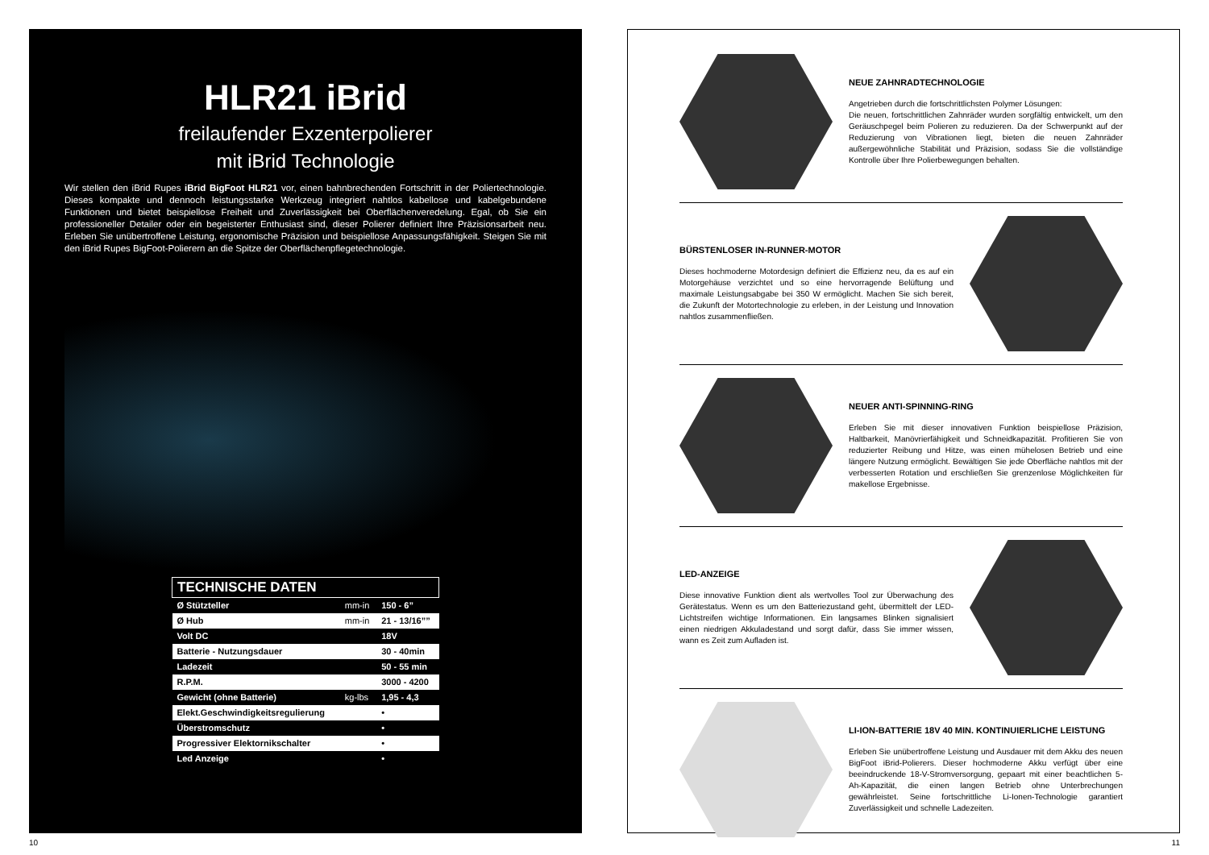HLR21 iBrid
freilaufender Exzenterpolierer
mit iBrid Technologie
Wir stellen den iBrid Rupes iBrid BigFoot HLR21 vor, einen bahnbrechenden Fortschritt in der Poliertechnologie. Dieses kompakte und dennoch leistungsstarke Werkzeug integriert nahtlos kabellose und kabelgebundene Funktionen und bietet beispiellose Freiheit und Zuverlässigkeit bei Oberflächenveredelung. Egal, ob Sie ein professioneller Detailer oder ein begeisterter Enthusiast sind, dieser Polierer definiert Ihre Präzisionsarbeit neu. Erleben Sie unübertroffene Leistung, ergonomische Präzision und beispiellose Anpassungsfähigkeit. Steigen Sie mit den iBrid Rupes BigFoot-Polierern an die Spitze der Oberflächenpflegetechnologie.
| TECHNISCHE DATEN | | |
| --- | --- | --- |
| Ø Stützteller | mm-in | 150 - 6” |
| Ø Hub | mm-in | 21 - 13/16”” |
| Volt DC | | 18V |
| Batterie - Nutzungsdauer | | 30 - 40min |
| Ladezeit | | 50 - 55 min |
| R.P.M. | | 3000 - 4200 |
| Gewicht (ohne Batterie) | kg-lbs | 1,95 - 4,3 |
| Elekt.Geschwindigkeitsregulierung | | • |
| Überstromschutz | | • |
| Progressiver Elektornikschalter | | • |
| Led Anzeige | | • |
NEUE ZAHNRADTECHNOLOGIE
Angetrieben durch die fortschrittlichsten Polymer Lösungen:
Die neuen, fortschrittlichen Zahnräder wurden sorgfältig entwickelt, um den Geräuschpegel beim Polieren zu reduzieren. Da der Schwerpunkt auf der Reduzierung von Vibrationen liegt, bieten die neuen Zahnräder außergewöhnliche Stabilität und Präzision, sodass Sie die vollständige Kontrolle über Ihre Polierbewegungen behalten.
BÜRSTENLOSER IN-RUNNER-MOTOR
Dieses hochmoderne Motordesign definiert die Effizienz neu, da es auf ein Motorgehäuse verzichtet und so eine hervorragende Belüftung und maximale Leistungsabgabe bei 350 W ermöglicht. Machen Sie sich bereit, die Zukunft der Motortechnologie zu erleben, in der Leistung und Innovation nahtlos zusammenfließen.
NEUER ANTI-SPINNING-RING
Erleben Sie mit dieser innovativen Funktion beispiellose Präzision, Haltbarkeit, Manövrierfähigkeit und Schneidkapazität. Profitieren Sie von reduzierter Reibung und Hitze, was einen mühelosen Betrieb und eine längere Nutzung ermöglicht. Bewältigen Sie jede Oberfläche nahtlos mit der verbesserten Rotation und erschließen Sie grenzenlose Möglichkeiten für makellose Ergebnisse.
LED-ANZEIGE
Diese innovative Funktion dient als wertvolles Tool zur Überwachung des Gerätestatus. Wenn es um den Batteriezustand geht, übermittelt der LED-Lichtstreifen wichtige Informationen. Ein langsames Blinken signalisiert einen niedrigen Akkuladestand und sorgt dafür, dass Sie immer wissen, wann es Zeit zum Aufladen ist.
LI-ION-BATTERIE 18V 40 MIN. KONTINUIERLICHE LEISTUNG
Erleben Sie unübertroffene Leistung und Ausdauer mit dem Akku des neuen BigFoot iBrid-Polierers. Dieser hochmoderne Akku verfügt über eine beeindruckende 18-V-Stromversorgung, gepaart mit einer beachtlichen 5-Ah-Kapazität, die einen langen Betrieb ohne Unterbrechungen gewährleistet. Seine fortschrittliche Li-Ionen-Technologie garantiert Zuverlässigkeit und schnelle Ladezeiten.
10 11